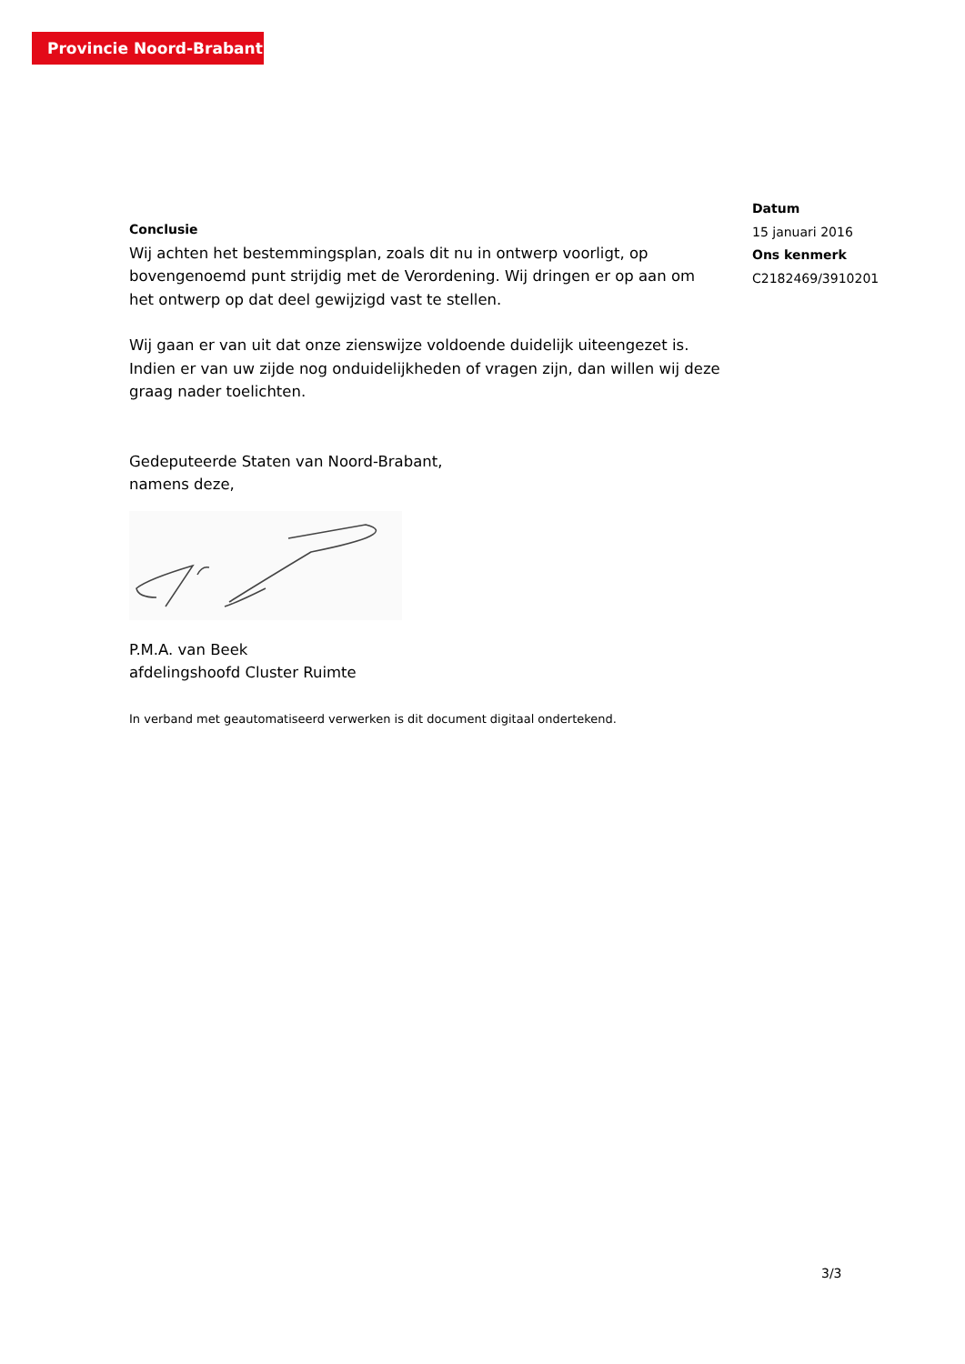Provincie Noord-Brabant
Datum
15 januari 2016
Ons kenmerk
C2182469/3910201
Conclusie
Wij achten het bestemmingsplan, zoals dit nu in ontwerp voorligt, op bovengenoemd punt strijdig met de Verordening. Wij dringen er op aan om het ontwerp op dat deel gewijzigd vast te stellen.
Wij gaan er van uit dat onze zienswijze voldoende duidelijk uiteengezet is. Indien er van uw zijde nog onduidelijkheden of vragen zijn, dan willen wij deze graag nader toelichten.
Gedeputeerde Staten van Noord-Brabant,
namens deze,
P.M.A. van Beek
afdelingshoofd Cluster Ruimte
In verband met geautomatiseerd verwerken is dit document digitaal ondertekend.
3/3